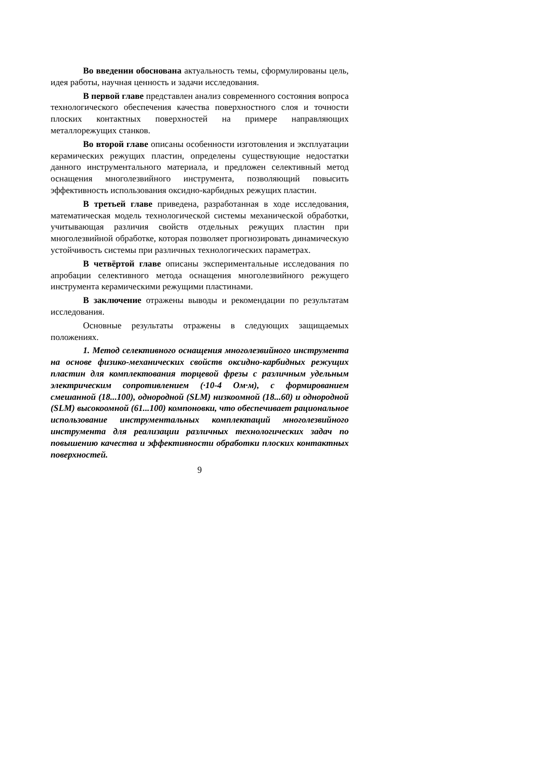Во введении обоснована актуальность темы, сформулированы цель, идея работы, научная ценность и задачи исследования.
В первой главе представлен анализ современного состояния вопроса технологического обеспечения качества поверхностного слоя и точности плоских контактных поверхностей на примере направляющих металлорежущих станков.
Во второй главе описаны особенности изготовления и эксплуатации керамических режущих пластин, определены существующие недостатки данного инструментального материала, и предложен селективный метод оснащения многолезвийного инструмента, позволяющий повысить эффективность использования оксидно-карбидных режущих пластин.
В третьей главе приведена, разработанная в ходе исследования, математическая модель технологической системы механической обработки, учитывающая различия свойств отдельных режущих пластин при многолезвийной обработке, которая позволяет прогнозировать динамическую устойчивость системы при различных технологических параметрах.
В четвёртой главе описаны экспериментальные исследования по апробации селективного метода оснащения многолезвийного режущего инструмента керамическими режущими пластинами.
В заключение отражены выводы и рекомендации по результатам исследования.
Основные результаты отражены в следующих защищаемых положениях.
1. Метод селективного оснащения многолезвийного инструмента на основе физико-механических свойств оксидно-карбидных режущих пластин для комплектования торцевой фрезы с различным удельным электрическим сопротивлением (·10-4 Ом·м), с формированием смешанной (18...100), однородной (SLM) низкоомной (18...60) и однородной (SLM) высокоомной (61...100) компоновки, что обеспечивает рациональное использование инструментальных комплектаций многолезвийного инструмента для реализации различных технологических задач по повышению качества и эффективности обработки плоских контактных поверхностей.
9